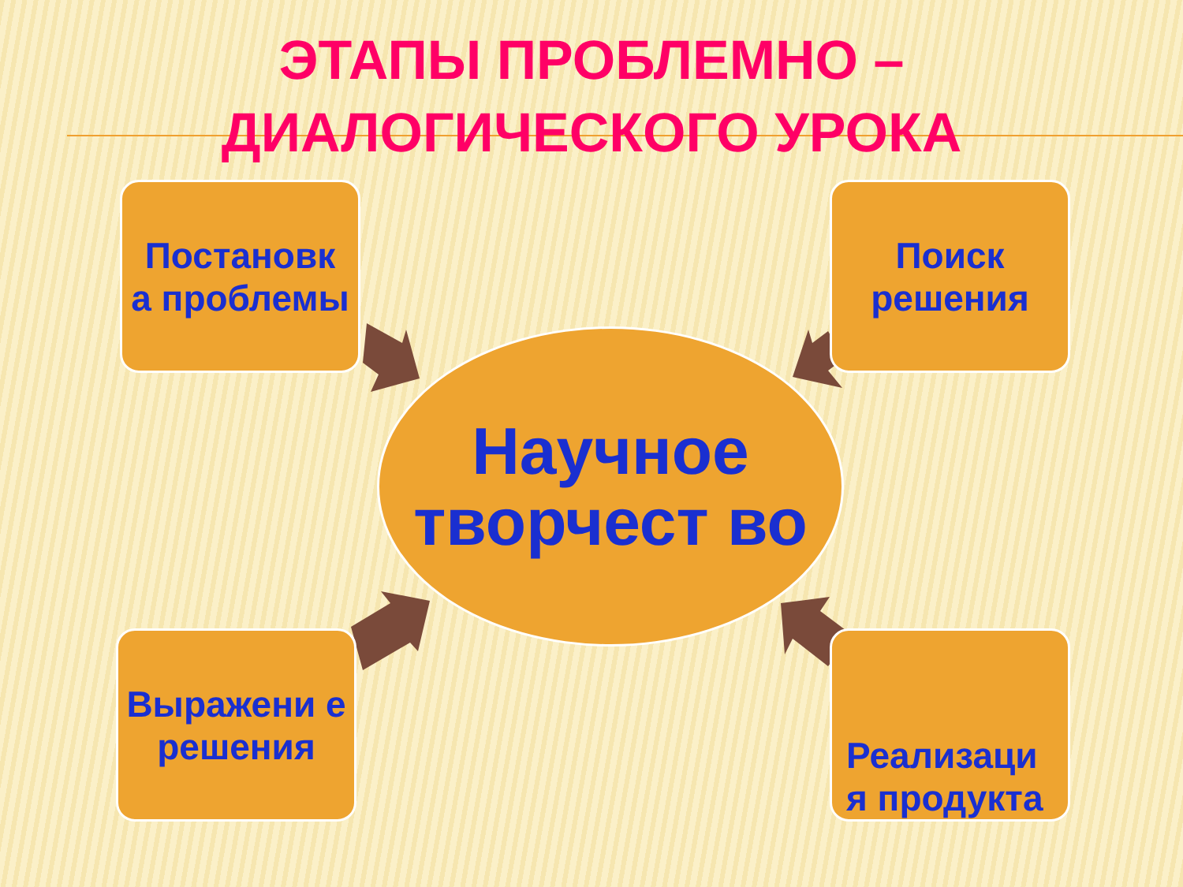ЭТАПЫ ПРОБЛЕМНО –
ДИАЛОГИЧЕСКОГО УРОКА
Постановк а проблемы
Поиск решения
Научное творчест во
Выражени е решения
Реализаци я продукта